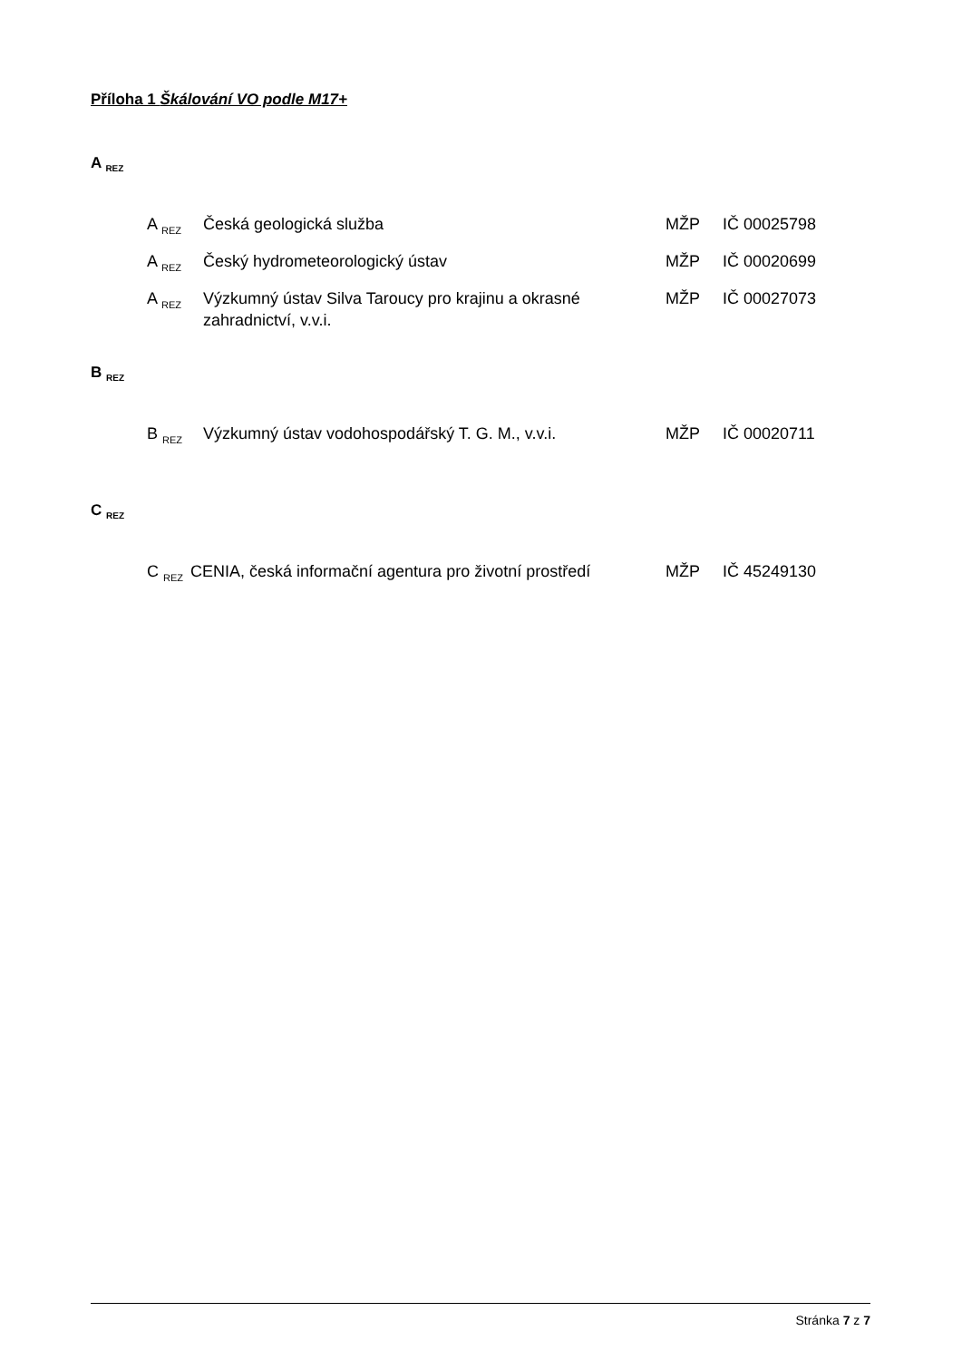Příloha 1 Škálování VO podle M17+
A <sub>REZ</sub>
| A <sub>REZ</sub> | Česká geologická služba | MŽP | IČ 00025798 |
| A <sub>REZ</sub> | Český hydrometeorologický ústav | MŽP | IČ 00020699 |
| A <sub>REZ</sub> | Výzkumný ústav Silva Taroucy pro krajinu a okrasné zahradnictví, v.v.i. | MŽP | IČ 00027073 |
B <sub>REZ</sub>
| B <sub>REZ</sub> | Výzkumný ústav vodohospodářský T. G. M., v.v.i. | MŽP | IČ 00020711 |
C <sub>REZ</sub>
| C <sub>REZ</sub> | CENIA, česká informační agentura pro životní prostředí | MŽP | IČ 45249130 |
Stránka 7 z 7